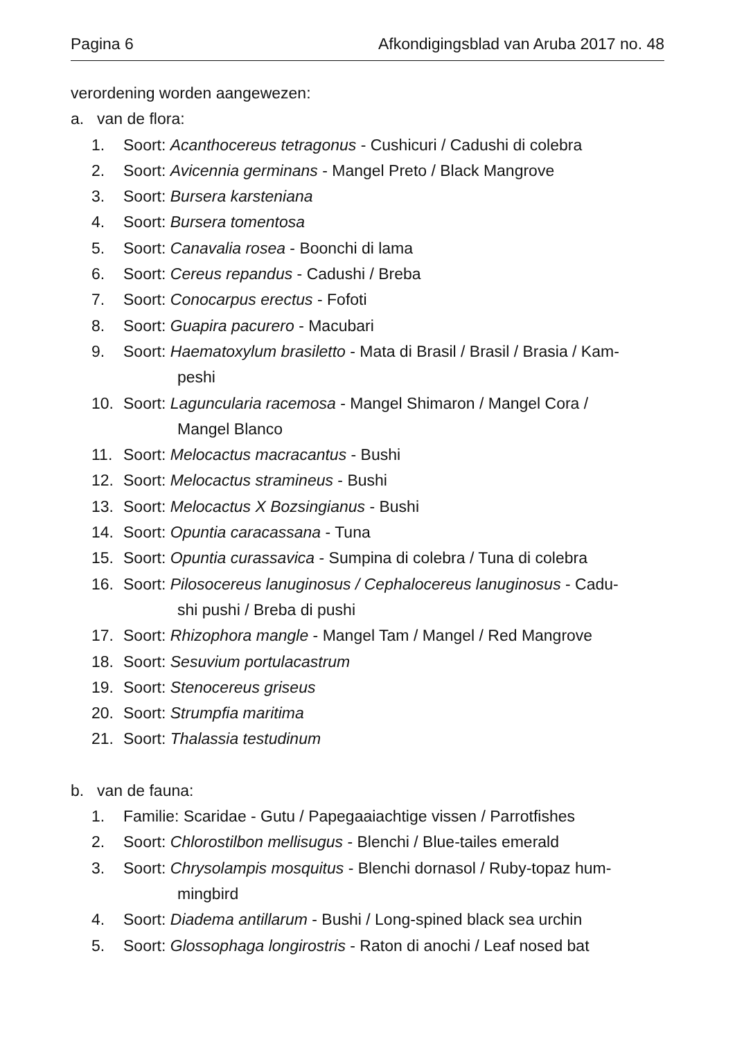Pagina 6 Afkondigingsblad van Aruba 2017 no. 48
verordening worden aangewezen:
a. van de flora:
1. Soort: Acanthocereus tetragonus - Cushicuri / Cadushi di colebra
2. Soort: Avicennia germinans - Mangel Preto / Black Mangrove
3. Soort: Bursera karsteniana
4. Soort: Bursera tomentosa
5. Soort: Canavalia rosea - Boonchi di lama
6. Soort: Cereus repandus - Cadushi / Breba
7. Soort: Conocarpus erectus - Fofoti
8. Soort: Guapira pacurero - Macubari
9. Soort: Haematoxylum brasiletto - Mata di Brasil / Brasil / Brasia / Kam-
peshi
10. Soort: Laguncularia racemosa - Mangel Shimaron / Mangel Cora /
Mangel Blanco
11. Soort: Melocactus macracantus - Bushi
12. Soort: Melocactus stramineus - Bushi
13. Soort: Melocactus X Bozsingianus - Bushi
14. Soort: Opuntia caracassana - Tuna
15. Soort: Opuntia curassavica - Sumpina di colebra / Tuna di colebra
16. Soort: Pilosocereus lanuginosus / Cephalocereus lanuginosus - Cadu-
shi pushi / Breba di pushi
17. Soort: Rhizophora mangle - Mangel Tam / Mangel / Red Mangrove
18. Soort: Sesuvium portulacastrum
19. Soort: Stenocereus griseus
20. Soort: Strumpfia maritima
21. Soort: Thalassia testudinum
b. van de fauna:
1. Familie: Scaridae - Gutu / Papegaaiachtige vissen / Parrotfishes
2. Soort: Chlorostilbon mellisugus - Blenchi / Blue-tailes emerald
3. Soort: Chrysolampis mosquitus - Blenchi dornasol / Ruby-topaz hum-
mingbird
4. Soort: Diadema antillarum - Bushi / Long-spined black sea urchin
5. Soort: Glossophaga longirostris - Raton di anochi / Leaf nosed bat